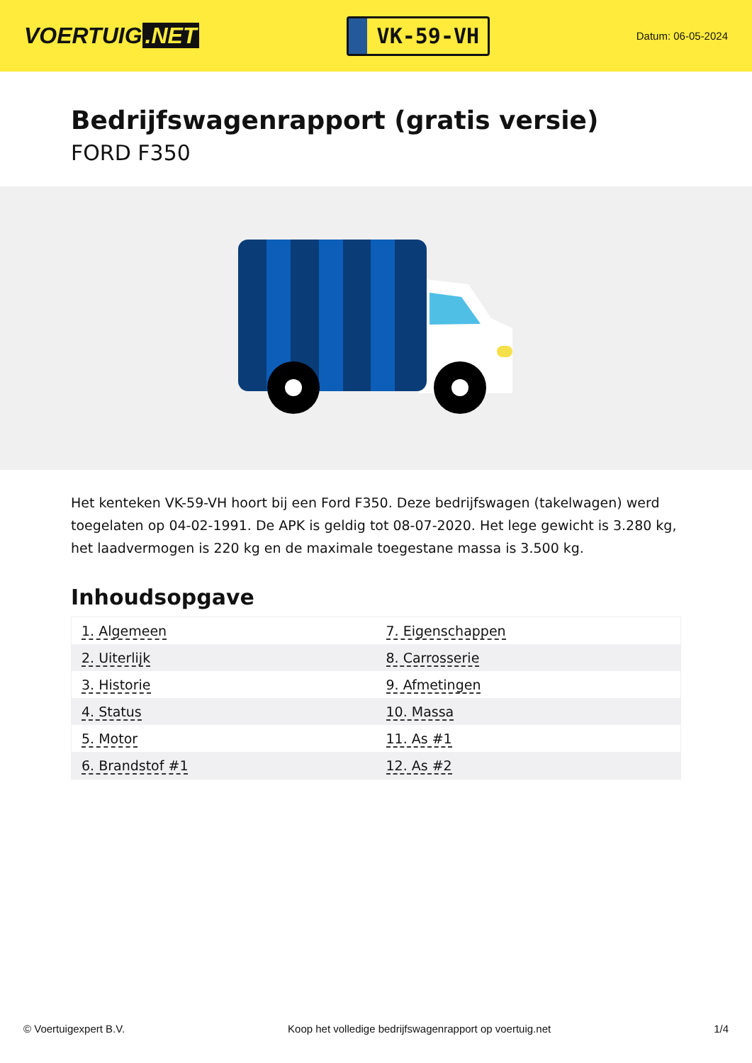VOERTUIG.NET
VK-59-VH
Datum: 06-05-2024
Bedrijfswagenrapport (gratis versie)
FORD F350
Het kenteken VK-59-VH hoort bij een Ford F350. Deze bedrijfswagen (takelwagen) werd toegelaten op 04-02-1991. De APK is geldig tot 08-07-2020. Het lege gewicht is 3.280 kg, het laadvermogen is 220 kg en de maximale toegestane massa is 3.500 kg.
Inhoudsopgave
| 1. Algemeen | 7. Eigenschappen |
| 2. Uiterlijk | 8. Carrosserie |
| 3. Historie | 9. Afmetingen |
| 4. Status | 10. Massa |
| 5. Motor | 11. As #1 |
| 6. Brandstof #1 | 12. As #2 |
© Voertuigexpert B.V. Koop het volledige bedrijfswagenrapport op voertuig.net 1/4